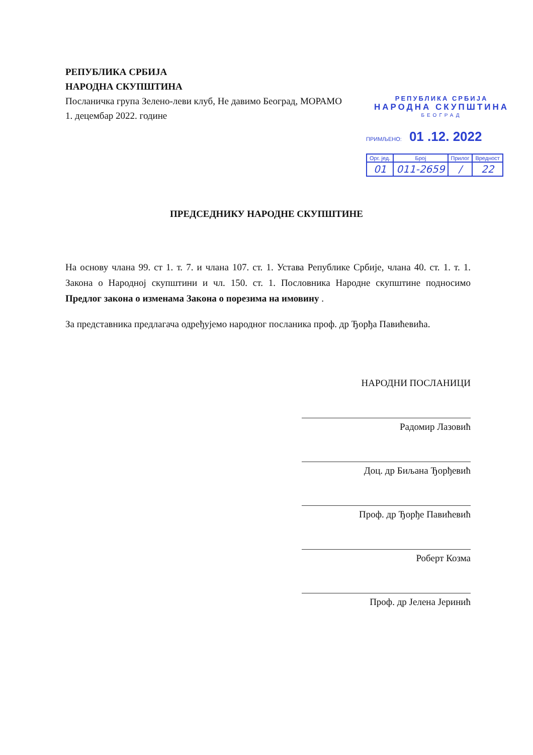РЕПУБЛИКА СРБИЈА
НАРОДНА СКУПШТИНА
Посланичка група Зелено-леви клуб, Не давимо Београд, МОРАМО
1. децембар 2022. године
РЕПУБЛИКА СРБИЈА
НАРОДНА СКУПШТИНА
БЕОГРАД
ПРИМЉЕНО: 01 .12. 2022
| Орг. јед. | Број | Прилог | Вредност |
| --- | --- | --- | --- |
| 01 | 011-2659 | / | 22 |
ПРЕДСЕДНИКУ НАРОДНЕ СКУПШТИНЕ
На основу члана 99. ст 1. т. 7. и члана 107. ст. 1. Устава Републике Србије, члана 40. ст. 1. т. 1. Закона о Народној скупштини и чл. 150. ст. 1. Пословника Народне скупштине подносимо Предлог закона о изменама Закона о порезима на имовину .
За представника предлагача одређујемо народног посланика проф. др Ђорђа Павићевића.
НАРОДНИ ПОСЛАНИЦИ
Радомир Лазовић
Доц. др Биљана Ђорђевић
Проф. др Ђорђе Павићевић
Роберт Козма
Проф. др Јелена Јеринић